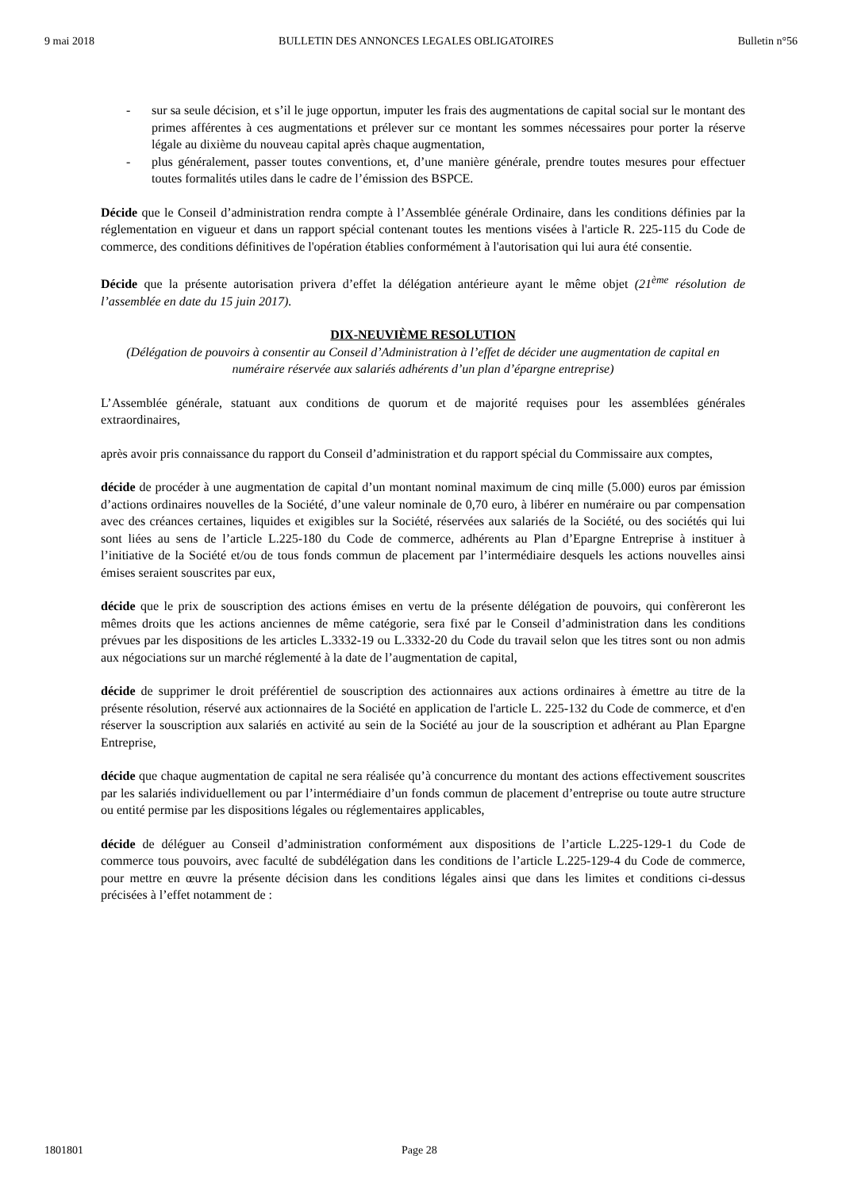9 mai 2018 BULLETIN DES ANNONCES LEGALES OBLIGATOIRES Bulletin n°56
- sur sa seule décision, et s’il le juge opportun, imputer les frais des augmentations de capital social sur le montant des primes afférentes à ces augmentations et prélever sur ce montant les sommes nécessaires pour porter la réserve légale au dixième du nouveau capital après chaque augmentation,
- plus généralement, passer toutes conventions, et, d’une manière générale, prendre toutes mesures pour effectuer toutes formalités utiles dans le cadre de l’émission des BSPCE.
Décide que le Conseil d’administration rendra compte à l’Assemblée générale Ordinaire, dans les conditions définies par la réglementation en vigueur et dans un rapport spécial contenant toutes les mentions visées à l'article R. 225-115 du Code de commerce, des conditions définitives de l'opération établies conformément à l'autorisation qui lui aura été consentie.
Décide que la présente autorisation privera d’effet la délégation antérieure ayant le même objet (21<sup>ème</sup> résolution de l’assemblée en date du 15 juin 2017).
DIX-NEUVIÈME RESOLUTION
(Délégation de pouvoirs à consentir au Conseil d’Administration à l’effet de décider une augmentation de capital en numéraire réservée aux salariés adhérents d’un plan d’épargne entreprise)
L’Assemblée générale, statuant aux conditions de quorum et de majorité requises pour les assemblées générales extraordinaires,
après avoir pris connaissance du rapport du Conseil d’administration et du rapport spécial du Commissaire aux comptes,
décide de procéder à une augmentation de capital d’un montant nominal maximum de cinq mille (5.000) euros par émission d’actions ordinaires nouvelles de la Société, d’une valeur nominale de 0,70 euro, à libérer en numéraire ou par compensation avec des créances certaines, liquides et exigibles sur la Société, réservées aux salariés de la Société, ou des sociétés qui lui sont liées au sens de l’article L.225-180 du Code de commerce, adhérents au Plan d’Epargne Entreprise à instituer à l’initiative de la Société et/ou de tous fonds commun de placement par l’intermédiaire desquels les actions nouvelles ainsi émises seraient souscrites par eux,
décide que le prix de souscription des actions émises en vertu de la présente délégation de pouvoirs, qui confèreront les mêmes droits que les actions anciennes de même catégorie, sera fixé par le Conseil d’administration dans les conditions prévues par les dispositions de les articles L.3332-19 ou L.3332-20 du Code du travail selon que les titres sont ou non admis aux négociations sur un marché réglementé à la date de l’augmentation de capital,
décide de supprimer le droit préférentiel de souscription des actionnaires aux actions ordinaires à émettre au titre de la présente résolution, réservé aux actionnaires de la Société en application de l'article L. 225-132 du Code de commerce, et d'en réserver la souscription aux salariés en activité au sein de la Société au jour de la souscription et adhérant au Plan Epargne Entreprise,
décide que chaque augmentation de capital ne sera réalisée qu’à concurrence du montant des actions effectivement souscrites par les salariés individuellement ou par l’intermédiaire d’un fonds commun de placement d’entreprise ou toute autre structure ou entité permise par les dispositions légales ou réglementaires applicables,
décide de déléguer au Conseil d’administration conformément aux dispositions de l’article L.225-129-1 du Code de commerce tous pouvoirs, avec faculté de subdélégation dans les conditions de l’article L.225-129-4 du Code de commerce, pour mettre en œuvre la présente décision dans les conditions légales ainsi que dans les limites et conditions ci-dessus précisées à l’effet notamment de :
1801801 Page 28